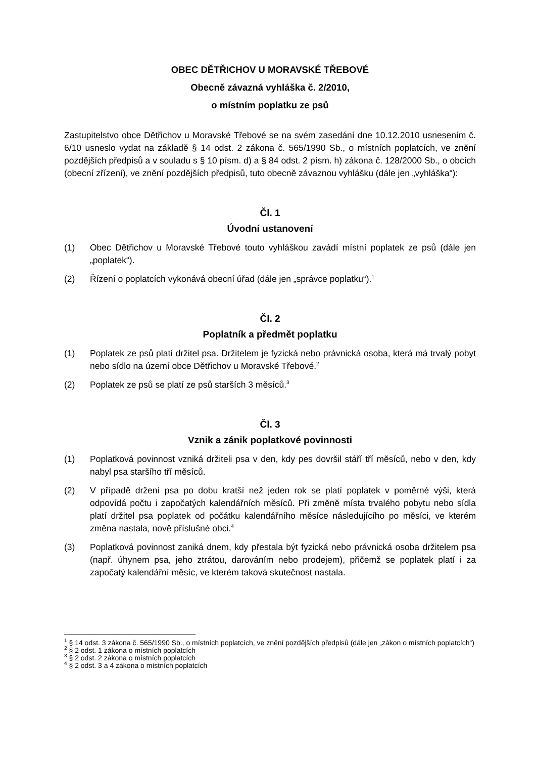OBEC DĚTŘICHOV U MORAVSKÉ TŘEBOVÉ
Obecně závazná vyhláška č. 2/2010,
o místním poplatku ze psů
Zastupitelstvo obce Dětřichov u Moravské Třebové se na svém zasedání dne 10.12.2010 usnesením č. 6/10 usneslo vydat na základě § 14 odst. 2 zákona č. 565/1990 Sb., o místních poplatcích, ve znění pozdějších předpisů a v souladu s § 10 písm. d) a § 84 odst. 2 písm. h) zákona č. 128/2000 Sb., o obcích (obecní zřízení), ve znění pozdějších předpisů, tuto obecně závaznou vyhlášku (dále jen „vyhláška“):
Čl. 1
Úvodní ustanovení
(1) Obec Dětřichov u Moravské Třebové touto vyhláškou zavádí místní poplatek ze psů (dále jen „poplatek“).
(2) Řízení o poplatcích vykonává obecní úřad (dále jen „správce poplatku“).<sup>1</sup>
Čl. 2
Poplatník a předmět poplatku
(1) Poplatek ze psů platí držitel psa. Držitelem je fyzická nebo právnická osoba, která má trvalý pobyt nebo sídlo na území obce Dětřichov u Moravské Třebové.<sup>2</sup>
(2) Poplatek ze psů se platí ze psů starších 3 měsíců.<sup>3</sup>
Čl. 3
Vznik a zánik poplatkové povinnosti
(1) Poplatková povinnost vzniká držiteli psa v den, kdy pes dovršil stáří tří měsíců, nebo v den, kdy nabyl psa staršího tří měsíců.
(2) V případě držení psa po dobu kratší než jeden rok se platí poplatek v poměrné výši, která odpovídá počtu i započatých kalendářních měsíců. Při změně místa trvalého pobytu nebo sídla platí držitel psa poplatek od počátku kalendářního měsíce následujícího po měsíci, ve kterém změna nastala, nově příslušné obci.<sup>4</sup>
(3) Poplatková povinnost zaniká dnem, kdy přestala být fyzická nebo právnická osoba držitelem psa (např. úhynem psa, jeho ztrátou, darováním nebo prodejem), přičemž se poplatek platí i za započatý kalendářní měsíc, ve kterém taková skutečnost nastala.
<sup>1</sup> § 14 odst. 3 zákona č. 565/1990 Sb., o místních poplatcích, ve znění pozdějších předpisů (dále jen „zákon o místních poplatcích“)
<sup>2</sup> § 2 odst. 1 zákona o místních poplatcích
<sup>3</sup> § 2 odst. 2 zákona o místních poplatcích
<sup>4</sup> § 2 odst. 3 a 4 zákona o místních poplatcích